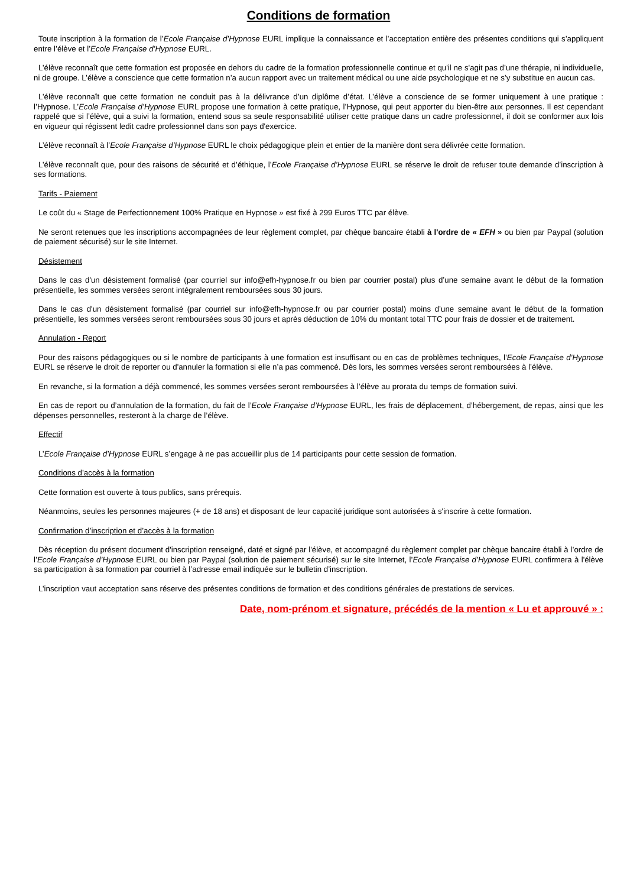Conditions de formation
Toute inscription à la formation de l’Ecole Française d’Hypnose EURL implique la connaissance et l’acceptation entière des présentes conditions qui s’appliquent entre l’élève et l’Ecole Française d’Hypnose EURL.
L’élève reconnaît que cette formation est proposée en dehors du cadre de la formation professionnelle continue et qu'il ne s'agit pas d’une thérapie, ni individuelle, ni de groupe. L’élève a conscience que cette formation n’a aucun rapport avec un traitement médical ou une aide psychologique et ne s’y substitue en aucun cas.
L’élève reconnaît que cette formation ne conduit pas à la délivrance d’un diplôme d’état. L’élève a conscience de se former uniquement à une pratique : l’Hypnose. L’Ecole Française d’Hypnose EURL propose une formation à cette pratique, l’Hypnose, qui peut apporter du bien-être aux personnes. Il est cependant rappelé que si l’élève, qui a suivi la formation, entend sous sa seule responsabilité utiliser cette pratique dans un cadre professionnel, il doit se conformer aux lois en vigueur qui régissent ledit cadre professionnel dans son pays d'exercice.
L’élève reconnaît à l’Ecole Française d’Hypnose EURL le choix pédagogique plein et entier de la manière dont sera délivrée cette formation.
L’élève reconnaît que, pour des raisons de sécurité et d’éthique, l’Ecole Française d’Hypnose EURL se réserve le droit de refuser toute demande d’inscription à ses formations.
Tarifs - Paiement
Le coût du « Stage de Perfectionnement 100% Pratique en Hypnose » est fixé à 299 Euros TTC par élève.
Ne seront retenues que les inscriptions accompagnées de leur règlement complet, par chèque bancaire établi à l'ordre de « EFH » ou bien par Paypal (solution de paiement sécurisé) sur le site Internet.
Désistement
Dans le cas d'un désistement formalisé (par courriel sur info@efh-hypnose.fr ou bien par courrier postal) plus d’une semaine avant le début de la formation présentielle, les sommes versées seront intégralement remboursées sous 30 jours.
Dans le cas d'un désistement formalisé (par courriel sur info@efh-hypnose.fr ou par courrier postal) moins d’une semaine avant le début de la formation présentielle, les sommes versées seront remboursées sous 30 jours et après déduction de 10% du montant total TTC pour frais de dossier et de traitement.
Annulation - Report
Pour des raisons pédagogiques ou si le nombre de participants à une formation est insuffisant ou en cas de problèmes techniques, l’Ecole Française d’Hypnose EURL se réserve le droit de reporter ou d'annuler la formation si elle n’a pas commencé. Dès lors, les sommes versées seront remboursées à l’élève.
En revanche, si la formation a déjà commencé, les sommes versées seront remboursées à l’élève au prorata du temps de formation suivi.
En cas de report ou d’annulation de la formation, du fait de l’Ecole Française d’Hypnose EURL, les frais de déplacement, d’hébergement, de repas, ainsi que les dépenses personnelles, resteront à la charge de l’élève.
Effectif
L’Ecole Française d’Hypnose EURL s’engage à ne pas accueillir plus de 14 participants pour cette session de formation.
Conditions d’accès à la formation
Cette formation est ouverte à tous publics, sans prérequis.
Néanmoins, seules les personnes majeures (+ de 18 ans) et disposant de leur capacité juridique sont autorisées à s'inscrire à cette formation.
Confirmation d’inscription et d’accès à la formation
Dès réception du présent document d'inscription renseigné, daté et signé par l'élève, et accompagné du règlement complet par chèque bancaire établi à l’ordre de l’Ecole Française d’Hypnose EURL ou bien par Paypal (solution de paiement sécurisé) sur le site Internet, l’Ecole Française d’Hypnose EURL confirmera à l'élève sa participation à sa formation par courriel à l’adresse email indiquée sur le bulletin d’inscription.
L’inscription vaut acceptation sans réserve des présentes conditions de formation et des conditions générales de prestations de services.
Date, nom-prénom et signature, précédés de la mention « Lu et approuvé » :